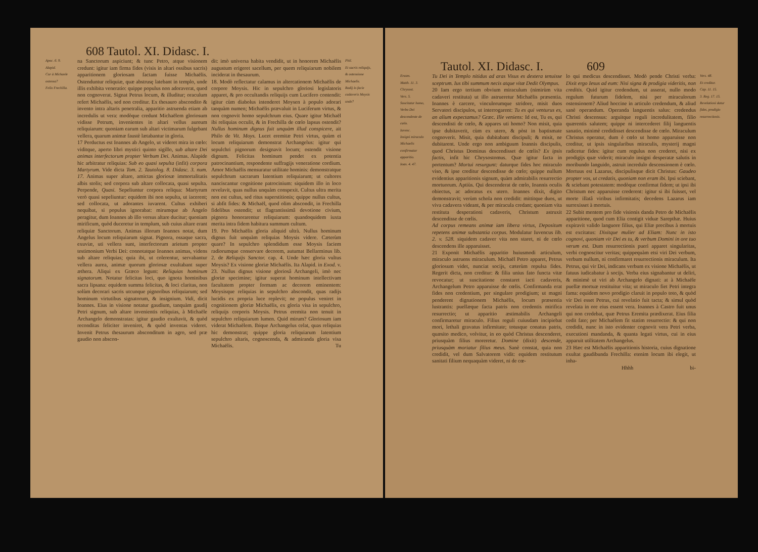608 Tautol. XI. Didasc. I.
Apoc. 6. 9.
Alapid.
Cur à Michaele ostensa?
Felix Frechilla.
na Sanctorum aspiciunt; & tunc Petro, atque visionem credunt: igitur iam firma fides (visis in altari ossibus sacris) apparitionem gloriosam factam fuisse Michaëlis. Ostenduntur reliquiæ, quæ abstrusę latebant in templo, unde illis exhibita veneratio: quippe populus non adoraverat, quod non cognoverat. Signat Petrus locum, & illuditur; oraculum refert Michaëlis, sed non creditur. Ex thesauro abscondito & invento intra altaris penetralia, apparitio astruenda etiam ab incredulis ut vera: modòque credunt Michaëlem gloriosum vidisse Petrum, invenientes in altari vellus aureum reliquiarum: quoniam earum sub altari victimarum fulgebant vellera, quarum animæ faustè lætabantur in gloria.
17 Perductus est Ioannes ab Angelo, ut videret mira in cœlo: viditque, aperto libri mystici quinto sigillo, sub altare Dei animas interfectorum propter Verbum Dei. Animas. Alapide hic arbitratur reliquias: Sub eo quasi sepulta (infit) corpora Martyrum. Vide dicta Tom. 2. Tautolog. 8. Didasc. 3. num. 17. Animas super altare, amictas gloriosæ immortalitatis albis stolis; sed corpora sub altare collocata, quasi sepulta. Perpende, Quasi. Sepeliuntur corpora reliqua: Martyrum verò quasi sepeliuntur: equidem ibi non sepulta, ut iacerent; sed collocata, ut adorantes iuvarent. Cultus exhiberi nequibat, si populus ignorabat: mirumque ab Angelo peragitur, dum Ioannes ab illo versus altare ducitur; quoniam mirificum, quòd duceretur in templum, sub cuius altare erant reliquiæ Sanctorum. Animas illorum Ioannes notat, dum Angelus locum reliquiarum signat. Pignora, ossaque sacra, exuviæ, uti vellera sunt, interfectorum arietum propter testimonium Verbi Dei: connotatque Ioannes animas, videns sub altare reliquias; quia ibi, ut colerentur, servabantur vellera aurea, animæ quorum gloriosæ exultabant super æthera. Aliqui ex Græco legunt: Reliquias hominum signatorum. Notatur felicitas loci, quo ignota hominibus sacra lipsana: equidem summa felicitas, & loci claritas, non solùm decorari sacris utcunque pignoribus reliquiarum; sed hominum virtutibus signatorum, & insignium. Vidi, dicit Ioannes. Eius in visione notatur gaudium, tanquàm gaudij Petri signum, sub altare invenientis reliquias, à Michaële Archangelo demonstratas: igitur gaudio exultavit, & quòd reconditas feliciter inveniret, & quòd inventas videret. Invenit Petrus thesaurum absconditum in agro, sed præ gaudio non abscon-
dit: imò universa habita vendidit, ut in honorem Michaëlis augustum erigeret sacellum, per quem reliquiarum nobilem inciderat in thesaurum.
18. Modò reflectatur calamus in altercationem Michaëlis de corpore Moysis. Hic in sepulchro gloriosi legislatoris apparet, & pro occultandis reliquijs cum Lucifero contendit: igitur cùm diabolus intenderet Moysen à populo adorari tanquàm numen; Michaëlis prævaluit in Luciferum virtus, & non cognovit homo sepulchrum eius. Quare igitur Michaël ibi reliquias occulit, & in Frechilla de cœlo lapsus ostendit? Nullus hominum dignus fuit unquàm illud conspicere, ait Philo de Vit. Moys. Lucet eremitæ Petri virtus, quùm ei locum reliquiarum demonstrat Archangelus: igitur qui sepulchri pignorum designavit locum; ostendit visione dignum. Felicitas hominum pendet ex potentia patrocinantium, respondente suffragijs veneratione cordium. Amor Michaëlis mensuratur utilitate hominis: demonstratque sepulchrum sacrarum latentium reliquiarum; ut cultores nanciscantur cognitione patrocinium: siquidem illo in loco revelavit, quas nullus unquàm conspexit. Cultus ultra merita non est cultus, sed ritus superstitionis; quippe nullus cultus, si abfit fides: & Michaël, quod olim abscondit, in Frechilla fidelibus ostendit; ut flagrantissimâ devotione civium, pignora honorarentur reliquiarum: quandoquidem iuxta merita intra fidem habitura summum cultum.
19. Pro Michaëlis gloria aliquid ultrà. Nullus hominum dignus fuit unquàm reliquias Moysis videre. Cæterùm quare? In sepulchro splendidum esse Moysis faciem radiorumque conservare decorem, autumat Bellarminus lib. 2. de Reliquijs Sanctor. cap. 4. Unde hæc gloria vultus Moysis? Ex visione gloriæ Michaëlis. Ita Alapid. in Exod. v. 23. Nullus dignus visione gloriosâ Archangeli, imò nec gloriæ specimine; igitur superat hominum intellectivam facultatem propter formam ac decorem eminentem: Moysisque reliquias in sepulchro abscondit, quas radijs lucidis ex propria luce replevit; ne populus veniret in cognitionem gloriæ Michaëlis, ex gloria visa in sepulchro, reliquijs corporis Moysis. Petrus eremita non tenuit in sepulchro reliquiarum lumen. Quid mirum? Gloriosum iam viderat Michaëlem. Ibique Archangelus celat, quas reliquias hic demonstrat; quippe gloria reliquiarum latentium sepulchro altaris, cognoscenda, & admiranda gloria visa Michaëlis. Tu
Phil.
Et sacris reliquijs, & ostensione Michaelis.
Radij in facie cadaveris Moysis unde?
Tautol. XI. Didasc. I. 609
Erasm.
Matth. 11. 3.
Chrysost.
Vers. 5.
Suscitatur homo, Verbo Dei descendente de cœlo.
Iuvenc.
Insigni miraculo Michaelis confirmatur apparitio.
Ioan. 4. 47.
Tu Dei in Templo nitidus ad aras Visus es dextera tenuisse sceptrum. Ius tibi summum necis atque vitæ Dedit Olympus.
20 Iam ergo tertium obvium miraculum (nimirùm vita cadaveri restituta) ut illo astrueretur Michaëlis præsentia. Ioannes è carcere, vinculorumque stridore, misit duos Servatori discipulos, ut interrogarent: Tu es qui venturus es, an alium expectamus? Græc. Ille veniens: Id est, Tu es, qui descendisti de cœlo, & appares uti homo? Non misit, quia ipse dubitaverit, cùm ex utero, & pòst in baptismate cognoverit. Misit, quia dubitabant discipuli; & misit, ne dubitarent. Unde ergo non ambiguum Ioannis discipulis, quod Christus Dominus descendisset de cœlis? Ex ipsis factis, infit hic Chrysostomus. Quæ igitur facta in portentum? Mortui resurgunt: daturque fides hoc miraculo viso, & ipse creditur descendisse de cœlo; quippe nullum evidentius apparitionis signum, quàm admirabilis resurrectio mortuorum. Aptiùs. Qui descenderat de cœlo, Ioannis oculis obiectus, ac adoratus ex utero. Ioannes dixit, digito demonstravit; verùm schola non credidit: mittitque duos, ut viva cadavera videant, & per miracula credant; quoniam vita restituta desperationi cadaveris, Christum astruxit descendisse de cœlis.
Ad corpus remeans animæ iam libera virtus, Depositum repetens animæ substantia corpus. Modulatur Iuvencus lib. 2. v. 528. siquidem cadaver vita non staret, ni de cœlo descendens ille apparuisset.
21 Exponit Michaëlis apparitio huiusmodi articulum, miraculo astruens miraculum. Michaël Petro apparet, Petrus gloriosum videt, nunciat socijs, cæterùm repulsa fides. Regerit dicta, non creditur: & filia unius fato functa vitæ revocatur; ut suscitatione constaret iacti cadaveris, Archangelum Petro apparuisse de cœlis. Confirmanda erat fides non credentium, per singulare prodigium; ut magni penderent dignationem Michaëlis, locum præsentia lustrantis: puellæque facta patris non credentis mirifica resurrectio; ut apparitio æstimabilis Archangeli confirmaretur miraculo. Filius reguli cuiusdam incipiebat mori, lethali gravatus infirmitate; totusque conatus patris, quæsito medico, volvitur, in eo quòd Christus descenderet, priusquàm filius moreretur. Domine (dixit) descende, priusquàm moriatur filius meus. Sanè constat, quia non credidit, vel dum Salvatorem vidit: equidem restitutum sanitati filium nequaquàm videret, ni de cœ-
lo qui medicus descendisset. Modò pende Christi verba: Dixit ergo Iesus ad eum: Nisi signa & prodigia videritis, non creditis. Quid igitur credendum, ut asserat, nullo modo regulum futurum fidelem, nisi per miraculorum ostensionem? Aliud hoccine in articulo credendum, & aliud sanè operandum. Operanda languentis salus: credendus Christi descensus: arguitque reguli incredulitatem, filio quærentis salutem; quippe ni intercederet filij languentis sanatio, minimè credidisset descendisse de cœlo. Miraculum Christus operatur, dum è cœlo ut homo apparuisse non creditur, ut ipsis singularibus miraculis, mysterij magni radicetur fides: igitur cum regulus non crederet, nisi ex prodigijs quæ viderit; miraculo insigni desperatæ salutis in moribundo languido, astruit incredulo descensionem è cœlo. Mortuus est Lazarus, discipulisque dicit Christus: Gaudeo propter vos, ut credatis, quoniam non eram ibi. Ipsi sciebant, & sciebant potestatem: modòque confirmat fidem; ut ipsi ibi Christum nec apparuisse crederent: igitur si ibi fuisset, vel morte illatâ viribus infirmitatis; decedens Lazarus iam surrexisset à mortuis.
22 Subit mentem pro fide visionis danda Petro de Michaëlis apparitione, quod cum Elia contigit viduæ Sarepthæ. Huius expiravit valido languore filius, qui Eliæ precibus à mortuis est excitatus: Dixitque mulier ad Eliam: Nunc in isto cognovi, quoniam vir Dei es tu, & verbum Domini in ore tuo verum est. Dum resurrectionis puerì apparet singularitas, verbi cognoscitur veritas; quippequàm etsi viri Dei verbum, verbum nullum, ni confirmaret resurrectionis miraculum. Ita Petrus, qui vir Dei, indicans verbum ex visione Michaëlis, ut fatuus iudicabatur à socijs. Verba eius signabantur ut deliri, & minimè ut viri ab Archangelo dignati: at à Michaële puellæ mortuæ restituitur vita; ut miraculo fiet Petri integra fama: equidem novo prodigio claruit in populo toto, & quòd vir Dei esset Petrus, cui revelatio fuit tacta; & simul quòd revelata in ore eius essent vera. Ioannes à Castro fuit unus qui non credebat, quæ Petrus Eremita prædixerat. Eius filia cedit fato; per Michaëlem fit statim resurrectio: & qui non credidit, nunc in isto evidenter cognovit vera Petri verba, executioni mandanda, & quanta legati virtus, cui in eius apparuit utilitatem Archangelus.
23 Hæc est Michaëlis apparitionis historia, cuius dignatione exultat gaudibunda Frechilla: etenim locum ibi elegit, ut inha-
Hhhh bi-
Vers. 48.
Et creditur.
Cap. 11. 15.
3. Reg. 17. 15.
Revelationi datur fides, prodigio resurrectionis.